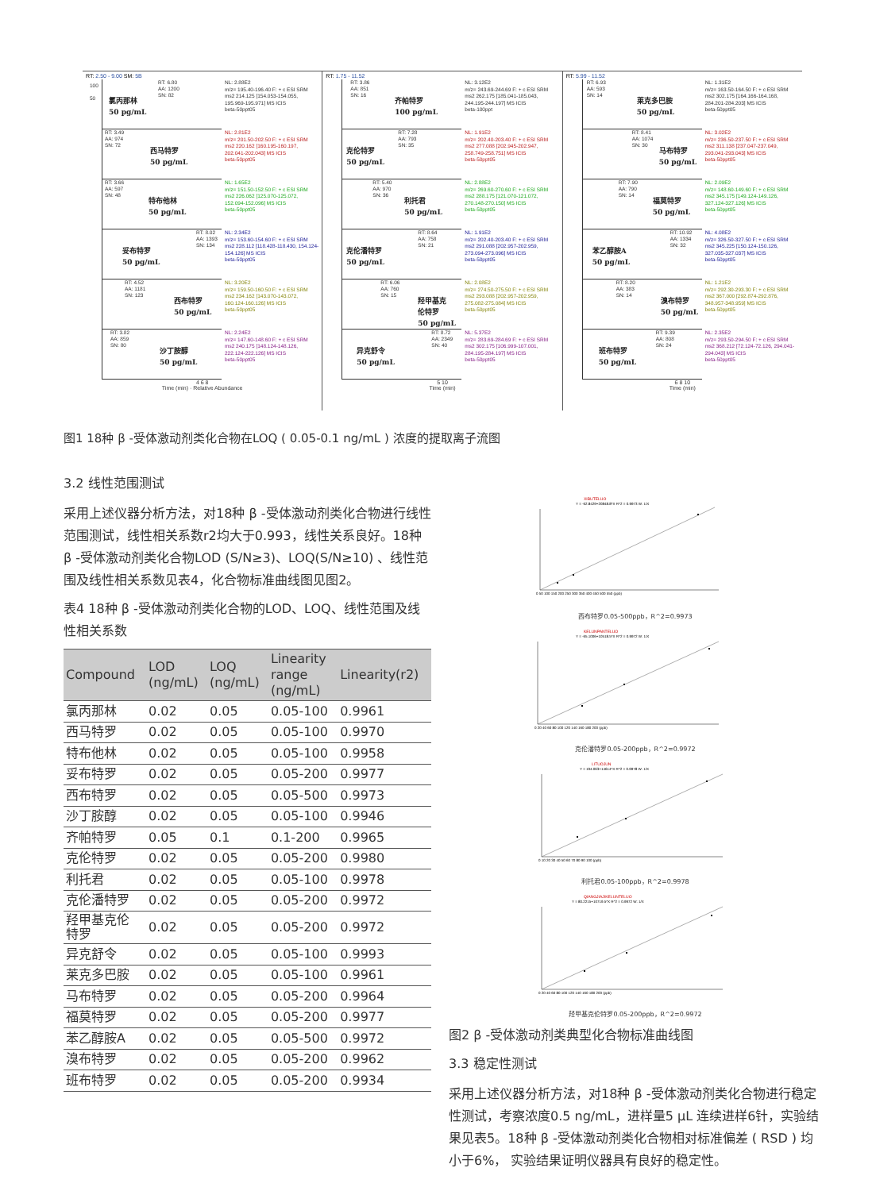RT: 2.50 - 9.00 SM: 5B
100
50
RT: 6.80
AA: 1200
SN: 82
氯丙那林
50 pg/mL
NL: 2.88E2
m/z= 195.40-196.40 F: + c ESI SRM ms2 214.125 [154.053-154.055, 195.969-195.971] MS ICIS
beta-50ppt05
RT: 3.49
AA: 974
SN: 72
西马特罗
50 pg/mL
NL: 2.81E2
m/z= 201.50-202.50 F: + c ESI SRM ms2 220.162 [160.195-160.197, 202.041-202.043] MS ICIS
beta-50ppt05
RT: 3.66
AA: 597
SN: 48
特布他林
50 pg/mL
NL: 1.65E2
m/z= 151.50-152.50 F: + c ESI SRM ms2 226.062 [125.070-125.072, 152.094-152.096] MS ICIS
beta-50ppt05
RT: 8.02
AA: 1393
SN: 134
妥布特罗
50 pg/mL
NL: 2.34E2
m/z= 153.60-154.60 F: + c ESI SRM ms2 228.112 [118.428-118.430, 154.124-154.126] MS ICIS
beta-50ppt05
RT: 4.52
AA: 1181
SN: 123
西布特罗
50 pg/mL
NL: 3.20E2
m/z= 159.50-160.50 F: + c ESI SRM ms2 234.162 [143.070-143.072, 160.124-160.126] MS ICIS
beta-50ppt05
RT: 3.82
AA: 859
SN: 80
沙丁胺醇
50 pg/mL
NL: 2.24E2
m/z= 147.60-148.60 F: + c ESI SRM ms2 240.175 [148.124-148.126, 222.124-222.126] MS ICIS
beta-50ppt05
4 6 8
Time (min) · Relative Abundance
RT: 1.75 - 11.52
RT: 3.86
AA: 851
SN: 16
齐帕特罗
100 pg/mL
NL: 3.12E2
m/z= 243.69-244.69 F: + c ESI SRM ms2 262.175 [185.041-185.043, 244.195-244.197] MS ICIS
beta-100ppt
RT: 7.28
AA: 793
SN: 35
克伦特罗
50 pg/mL
NL: 1.91E2
m/z= 202.40-203.40 F: + c ESI SRM ms2 277.088 [202.945-202.947, 258.749-258.751] MS ICIS
beta-50ppt05
RT: 5.40
AA: 970
SN: 36
利托君
50 pg/mL
NL: 2.88E2
m/z= 269.60-270.60 F: + c ESI SRM ms2 288.175 [121.070-121.072, 270.148-270.150] MS ICIS
beta-50ppt05
RT: 8.64
AA: 758
SN: 21
克伦潘特罗
50 pg/mL
NL: 1.91E2
m/z= 202.40-203.40 F: + c ESI SRM ms2 291.088 [202.957-202.959, 273.094-273.096] MS ICIS
beta-50ppt05
RT: 6.06
AA: 760
SN: 15
羟甲基克
伦特罗
50 pg/mL
NL: 2.08E2
m/z= 274.50-275.50 F: + c ESI SRM ms2 293.088 [202.957-202.959, 275.082-275.084] MS ICIS
beta-50ppt05
RT: 8.72
AA: 2349
SN: 40
异克舒令
50 pg/mL
NL: 5.37E2
m/z= 283.69-284.69 F: + c ESI SRM ms2 302.175 [106.999-107.001, 284.195-284.197] MS ICIS
beta-50ppt05
5 10
Time (min)
RT: 5.99 - 11.52
RT: 6.93
AA: 593
SN: 14
莱克多巴胺
50 pg/mL
NL: 1.31E2
m/z= 163.50-164.50 F: + c ESI SRM ms2 302.175 [164.166-164.168, 284.201-284.203] MS ICIS
beta-50ppt05
RT: 8.41
AA: 1074
SN: 30
马布特罗
50 pg/mL
NL: 3.02E2
m/z= 236.50-237.50 F: + c ESI SRM ms2 311.138 [237.047-237.049, 293.041-293.043] MS ICIS
beta-50ppt05
RT: 7.90
AA: 790
SN: 14
福莫特罗
50 pg/mL
NL: 2.09E2
m/z= 148.60-149.60 F: + c ESI SRM ms2 345.175 [149.124-149.126, 327.124-327.126] MS ICIS
beta-50ppt05
RT: 10.92
AA: 1334
SN: 32
苯乙醇胺A
50 pg/mL
NL: 4.08E2
m/z= 326.50-327.50 F: + c ESI SRM ms2 345.225 [150.124-150.126, 327.035-327.037] MS ICIS
beta-50ppt05
RT: 8.20
AA: 383
SN: 14
溴布特罗
50 pg/mL
NL: 1.21E2
m/z= 292.30-293.30 F: + c ESI SRM ms2 367.000 [292.874-292.876, 348.957-348.959] MS ICIS
beta-50ppt05
RT: 9.39
AA: 808
SN: 24
班布特罗
50 pg/mL
NL: 2.35E2
m/z= 293.50-294.50 F: + c ESI SRM ms2 368.212 [72.124-72.126, 294.041-294.043] MS ICIS
beta-50ppt05
6 8 10
Time (min)
图1 18种 β -受体激动剂类化合物在LOQ ( 0.05-0.1 ng/mL ) 浓度的提取离子流图
3.2 线性范围测试
采用上述仪器分析方法，对18种 β -受体激动剂类化合物进行线性范围测试，线性相关系数r2均大于0.993，线性关系良好。18种 β -受体激动剂类化合物LOD (S/N≥3)、LOQ(S/N≥10) 、线性范围及线性相关系数见表4，化合物标准曲线图见图2。
表4 18种 β -受体激动剂类化合物的LOD、LOQ、线性范围及线性相关系数
| Compound | LOD (ng/mL) | LOQ (ng/mL) | Linearity range (ng/mL) | Linearity(r2) |
| --- | --- | --- | --- | --- |
| 氯丙那林 | 0.02 | 0.05 | 0.05-100 | 0.9961 |
| 西马特罗 | 0.02 | 0.05 | 0.05-100 | 0.9970 |
| 特布他林 | 0.02 | 0.05 | 0.05-100 | 0.9958 |
| 妥布特罗 | 0.02 | 0.05 | 0.05-200 | 0.9977 |
| 西布特罗 | 0.02 | 0.05 | 0.05-500 | 0.9973 |
| 沙丁胺醇 | 0.02 | 0.05 | 0.05-100 | 0.9946 |
| 齐帕特罗 | 0.05 | 0.1 | 0.1-200 | 0.9965 |
| 克伦特罗 | 0.02 | 0.05 | 0.05-200 | 0.9980 |
| 利托君 | 0.02 | 0.05 | 0.05-100 | 0.9978 |
| 克伦潘特罗 | 0.02 | 0.05 | 0.05-200 | 0.9972 |
| 羟甲基克伦 特罗 | 0.02 | 0.05 | 0.05-200 | 0.9972 |
| 异克舒令 | 0.02 | 0.05 | 0.05-100 | 0.9993 |
| 莱克多巴胺 | 0.02 | 0.05 | 0.05-100 | 0.9961 |
| 马布特罗 | 0.02 | 0.05 | 0.05-200 | 0.9964 |
| 福莫特罗 | 0.02 | 0.05 | 0.05-200 | 0.9977 |
| 苯乙醇胺A | 0.02 | 0.05 | 0.05-500 | 0.9972 |
| 溴布特罗 | 0.02 | 0.05 | 0.05-200 | 0.9962 |
| 班布特罗 | 0.02 | 0.05 | 0.05-200 | 0.9934 |
XIBUTELUO
Y = -62.8429+20848.8*X R^2 = 0.9973 W: 1/X
0 50 100 150 200 250 300 350 400 450 500 550 (ppb)
西布特罗0.05-500ppb，R^2=0.9973
KELUNPANTELUO
Y = -65.1006+10518.5*X R^2 = 0.9972 W: 1/X
0 20 40 60 80 100 120 140 160 180 200 (ppb)
克伦潘特罗0.05-200ppb，R^2=0.9972
LITUOJUN
Y = 194.063+14614*X R^2 = 0.9978 W: 1/X
0 10 20 30 40 50 60 70 80 90 100 (ppb)
利托君0.05-100ppb，R^2=0.9978
QIANGJIAJIKELUNTELUO
Y = 80.2215+10719.5*X R^2 = 0.9972 W: 1/X
0 20 40 60 80 100 120 140 160 180 200 (ppb)
羟甲基克伦特罗0.05-200ppb，R^2=0.9972
图2 β -受体激动剂类典型化合物标准曲线图
3.3 稳定性测试
采用上述仪器分析方法，对18种 β -受体激动剂类化合物进行稳定性测试，考察浓度0.5 ng/mL，进样量5 μL 连续进样6针，实验结果见表5。18种 β -受体激动剂类化合物相对标准偏差 ( RSD ) 均小于6%， 实验结果证明仪器具有良好的稳定性。